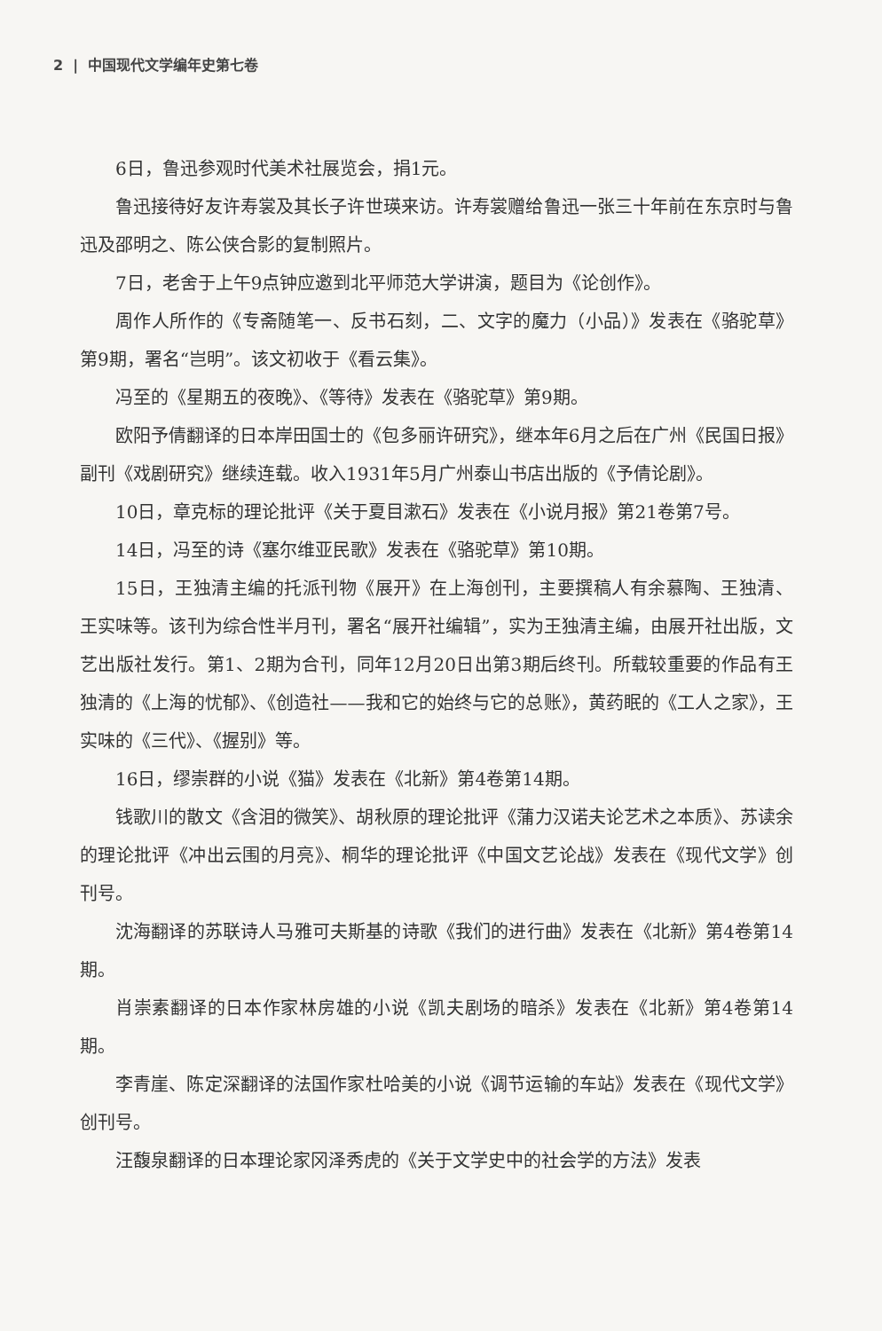2 | 中国现代文学编年史第七卷
6日，鲁迅参观时代美术社展览会，捐1元。
鲁迅接待好友许寿裳及其长子许世瑛来访。许寿裳赠给鲁迅一张三十年前在东京时与鲁迅及邵明之、陈公侠合影的复制照片。
7日，老舍于上午9点钟应邀到北平师范大学讲演，题目为《论创作》。
周作人所作的《专斋随笔一、反书石刻，二、文字的魔力（小品）》发表在《骆驼草》第9期，署名“岂明”。该文初收于《看云集》。
冯至的《星期五的夜晚》、《等待》发表在《骆驼草》第9期。
欧阳予倩翻译的日本岸田国士的《包多丽许研究》，继本年6月之后在广州《民国日报》副刊《戏剧研究》继续连载。收入1931年5月广州泰山书店出版的《予倩论剧》。
10日，章克标的理论批评《关于夏目漱石》发表在《小说月报》第21卷第7号。
14日，冯至的诗《塞尔维亚民歌》发表在《骆驼草》第10期。
15日，王独清主编的托派刊物《展开》在上海创刊，主要撰稿人有余慕陶、王独清、王实味等。该刊为综合性半月刊，署名“展开社编辑”，实为王独清主编，由展开社出版，文艺出版社发行。第1、2期为合刊，同年12月20日出第3期后终刊。所载较重要的作品有王独清的《上海的忧郁》、《创造社——我和它的始终与它的总账》，黄药眠的《工人之家》，王实味的《三代》、《握别》等。
16日，缪崇群的小说《猫》发表在《北新》第4卷第14期。
钱歌川的散文《含泪的微笑》、胡秋原的理论批评《蒲力汉诺夫论艺术之本质》、苏读余的理论批评《冲出云围的月亮》、桐华的理论批评《中国文艺论战》发表在《现代文学》创刊号。
沈海翻译的苏联诗人马雅可夫斯基的诗歌《我们的进行曲》发表在《北新》第4卷第14期。
肖崇素翻译的日本作家林房雄的小说《凯夫剧场的暗杀》发表在《北新》第4卷第14期。
李青崖、陈定深翻译的法国作家杜哈美的小说《调节运输的车站》发表在《现代文学》创刊号。
汪馥泉翻译的日本理论家冈泽秀虎的《关于文学史中的社会学的方法》发表